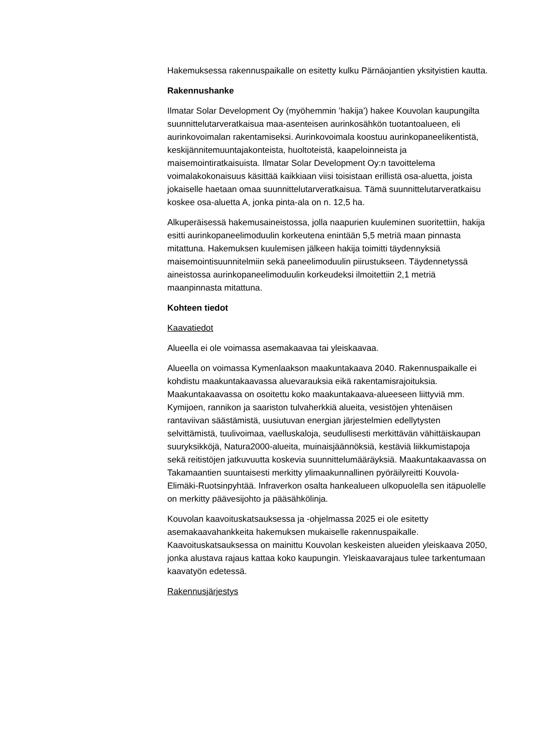Hakemuksessa rakennuspaikalle on esitetty kulku Pärnäojantien yksityistien kautta.
Rakennushanke
Ilmatar Solar Development Oy (myöhemmin ’hakija’) hakee Kouvolan kaupungilta suunnittelutarveratkaisua maa-asenteisen aurinkosähkön tuotantoalueen, eli aurinkovoimalan rakentamiseksi. Aurinkovoimala koostuu aurinkopaneelikentistä, keskijännitemuuntajakonteista, huoltoteistä, kaapeloinneista ja maisemointiratkaisuista. Ilmatar Solar Development Oy:n tavoittelema voimalakokonaisuus käsittää kaikkiaan viisi toisistaan erillistä osa-aluetta, joista jokaiselle haetaan omaa suunnittelutarveratkaisua. Tämä suunnittelutarveratkaisu koskee osa-aluetta A, jonka pinta-ala on n. 12,5 ha.
Alkuperäisessä hakemusaineistossa, jolla naapurien kuuleminen suoritettiin, hakija esitti aurinkopaneelimoduulin korkeutena enintään 5,5 metriä maan pinnasta mitattuna. Hakemuksen kuulemisen jälkeen hakija toimitti täydennyksiä maisemointisuunnitelmiin sekä paneelimoduulin piirustukseen. Täydennetyssä aineistossa aurinkopaneelimoduulin korkeudeksi ilmoitettiin 2,1 metriä maanpinnasta mitattuna.
Kohteen tiedot
Kaavatiedot
Alueella ei ole voimassa asemakaavaa tai yleiskaavaa.
Alueella on voimassa Kymenlaakson maakuntakaava 2040. Rakennuspaikalle ei kohdistu maakuntakaavassa aluevarauksia eikä rakentamisrajoituksia. Maakuntakaavassa on osoitettu koko maakuntakaava-alueeseen liittyviä mm. Kymijoen, rannikon ja saariston tulvaherkkiä alueita, vesistöjen yhtenäisen rantaviivan säästämistä, uusiutuvan energian järjestelmien edellytysten selvittämistä, tuulivoimaa, vaelluskaloja, seudullisesti merkittävän vähittäiskaupan suuryksikköjä, Natura2000-alueita, muinaisjäännöksiä, kestäviä liikkumistapoja sekä reitistöjen jatkuvuutta koskevia suunnittelumääräyksiä. Maakuntakaavassa on Takamaantien suuntaisesti merkitty ylimaakunnallinen pyöräilyreitti Kouvola-Elimäki-Ruotsinpyhtää. Infraverkon osalta hankealueen ulkopuolella sen itäpuolelle on merkitty päävesijohto ja pääsähkölinja.
Kouvolan kaavoituskatsauksessa ja -ohjelmassa 2025 ei ole esitetty asemakaavahankkeita hakemuksen mukaiselle rakennuspaikalle. Kaavoituskatsauksessa on mainittu Kouvolan keskeisten alueiden yleiskaava 2050, jonka alustava rajaus kattaa koko kaupungin. Yleiskaavarajaus tulee tarkentumaan kaavatyön edetessä.
Rakennusjärjestys